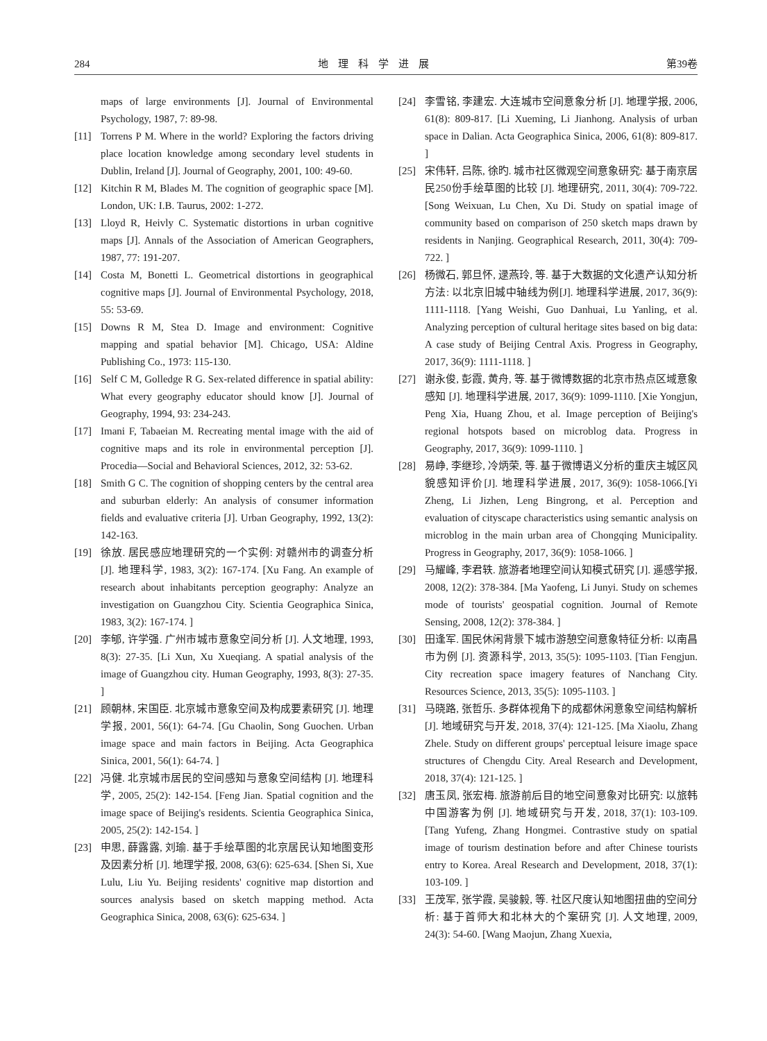284 地理科学进展 第39卷
maps of large environments [J]. Journal of Environmental Psychology, 1987, 7: 89-98.
[11] Torrens P M. Where in the world? Exploring the factors driving place location knowledge among secondary level students in Dublin, Ireland [J]. Journal of Geography, 2001, 100: 49-60.
[12] Kitchin R M, Blades M. The cognition of geographic space [M]. London, UK: I.B. Taurus, 2002: 1-272.
[13] Lloyd R, Heivly C. Systematic distortions in urban cognitive maps [J]. Annals of the Association of American Geographers, 1987, 77: 191-207.
[14] Costa M, Bonetti L. Geometrical distortions in geographical cognitive maps [J]. Journal of Environmental Psychology, 2018, 55: 53-69.
[15] Downs R M, Stea D. Image and environment: Cognitive mapping and spatial behavior [M]. Chicago, USA: Aldine Publishing Co., 1973: 115-130.
[16] Self C M, Golledge R G. Sex-related difference in spatial ability: What every geography educator should know [J]. Journal of Geography, 1994, 93: 234-243.
[17] Imani F, Tabaeian M. Recreating mental image with the aid of cognitive maps and its role in environmental perception [J]. Procedia—Social and Behavioral Sciences, 2012, 32: 53-62.
[18] Smith G C. The cognition of shopping centers by the central area and suburban elderly: An analysis of consumer information fields and evaluative criteria [J]. Urban Geography, 1992, 13(2): 142-163.
[19] 徐放. 居民感应地理研究的一个实例: 对赣州市的调查分析 [J]. 地理科学, 1983, 3(2): 167-174. [Xu Fang. An example of research about inhabitants perception geography: Analyze an investigation on Guangzhou City. Scientia Geographica Sinica, 1983, 3(2): 167-174. ]
[20] 李郇, 许学强. 广州市城市意象空间分析 [J]. 人文地理, 1993, 8(3): 27-35. [Li Xun, Xu Xueqiang. A spatial analysis of the image of Guangzhou city. Human Geography, 1993, 8(3): 27-35. ]
[21] 顾朝林, 宋国臣. 北京城市意象空间及构成要素研究 [J]. 地理学报, 2001, 56(1): 64-74. [Gu Chaolin, Song Guochen. Urban image space and main factors in Beijing. Acta Geographica Sinica, 2001, 56(1): 64-74. ]
[22] 冯健. 北京城市居民的空间感知与意象空间结构 [J]. 地理科学, 2005, 25(2): 142-154. [Feng Jian. Spatial cognition and the image space of Beijing's residents. Scientia Geographica Sinica, 2005, 25(2): 142-154. ]
[23] 申思, 薛露露, 刘瑜. 基于手绘草图的北京居民认知地图变形及因素分析 [J]. 地理学报, 2008, 63(6): 625-634. [Shen Si, Xue Lulu, Liu Yu. Beijing residents' cognitive map distortion and sources analysis based on sketch mapping method. Acta Geographica Sinica, 2008, 63(6): 625-634. ]
[24] 李雪铭, 李建宏. 大连城市空间意象分析 [J]. 地理学报, 2006, 61(8): 809-817. [Li Xueming, Li Jianhong. Analysis of urban space in Dalian. Acta Geographica Sinica, 2006, 61(8): 809-817. ]
[25] 宋伟轩, 吕陈, 徐旳. 城市社区微观空间意象研究: 基于南京居民250份手绘草图的比较 [J]. 地理研究, 2011, 30(4): 709-722. [Song Weixuan, Lu Chen, Xu Di. Study on spatial image of community based on comparison of 250 sketch maps drawn by residents in Nanjing. Geographical Research, 2011, 30(4): 709-722. ]
[26] 杨微石, 郭旦怀, 逯燕玲, 等. 基于大数据的文化遗产认知分析方法: 以北京旧城中轴线为例[J]. 地理科学进展, 2017, 36(9): 1111-1118. [Yang Weishi, Guo Danhuai, Lu Yanling, et al. Analyzing perception of cultural heritage sites based on big data: A case study of Beijing Central Axis. Progress in Geography, 2017, 36(9): 1111-1118. ]
[27] 谢永俊, 彭霞, 黄舟, 等. 基于微博数据的北京市热点区域意象感知 [J]. 地理科学进展, 2017, 36(9): 1099-1110. [Xie Yongjun, Peng Xia, Huang Zhou, et al. Image perception of Beijing's regional hotspots based on microblog data. Progress in Geography, 2017, 36(9): 1099-1110. ]
[28] 易峥, 李继珍, 冷炳荣, 等. 基于微博语义分析的重庆主城区风貌感知评价[J]. 地理科学进展, 2017, 36(9): 1058-1066.[Yi Zheng, Li Jizhen, Leng Bingrong, et al. Perception and evaluation of cityscape characteristics using semantic analysis on microblog in the main urban area of Chongqing Municipality. Progress in Geography, 2017, 36(9): 1058-1066. ]
[29] 马耀峰, 李君轶. 旅游者地理空间认知模式研究 [J]. 遥感学报, 2008, 12(2): 378-384. [Ma Yaofeng, Li Junyi. Study on schemes mode of tourists' geospatial cognition. Journal of Remote Sensing, 2008, 12(2): 378-384. ]
[30] 田逢军. 国民休闲背景下城市游憩空间意象特征分析: 以南昌市为例 [J]. 资源科学, 2013, 35(5): 1095-1103. [Tian Fengjun. City recreation space imagery features of Nanchang City. Resources Science, 2013, 35(5): 1095-1103. ]
[31] 马晓路, 张哲乐. 多群体视角下的成都休闲意象空间结构解析 [J]. 地域研究与开发, 2018, 37(4): 121-125. [Ma Xiaolu, Zhang Zhele. Study on different groups' perceptual leisure image space structures of Chengdu City. Areal Research and Development, 2018, 37(4): 121-125. ]
[32] 唐玉凤, 张宏梅. 旅游前后目的地空间意象对比研究: 以旅韩中国游客为例 [J]. 地域研究与开发, 2018, 37(1): 103-109. [Tang Yufeng, Zhang Hongmei. Contrastive study on spatial image of tourism destination before and after Chinese tourists entry to Korea. Areal Research and Development, 2018, 37(1): 103-109. ]
[33] 王茂军, 张学霞, 吴骏毅, 等. 社区尺度认知地图扭曲的空间分析: 基于首师大和北林大的个案研究 [J]. 人文地理, 2009, 24(3): 54-60. [Wang Maojun, Zhang Xuexia,